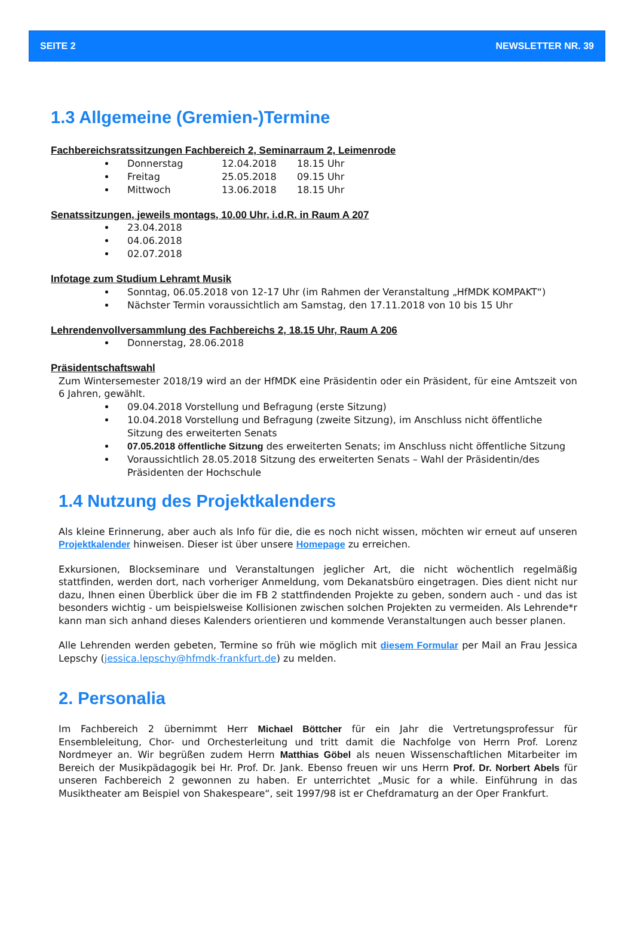SEITE 2 NEWSLETTER NR. 39
1.3 Allgemeine (Gremien-)Termine
Fachbereichsratssitzungen Fachbereich 2, Seminarraum 2, Leimenrode
Donnerstag 12.04.2018 18.15 Uhr
Freitag 25.05.2018 09.15 Uhr
Mittwoch 13.06.2018 18.15 Uhr
Senatssitzungen, jeweils montags, 10.00 Uhr, i.d.R. in Raum A 207
23.04.2018
04.06.2018
02.07.2018
Infotage zum Studium Lehramt Musik
Sonntag, 06.05.2018 von 12-17 Uhr (im Rahmen der Veranstaltung „HfMDK KOMPAKT“)
Nächster Termin voraussichtlich am Samstag, den 17.11.2018 von 10 bis 15 Uhr
Lehrendenvollversammlung des Fachbereichs 2, 18.15 Uhr, Raum A 206
Donnerstag, 28.06.2018
Präsidentschaftswahl
Zum Wintersemester 2018/19 wird an der HfMDK eine Präsidentin oder ein Präsident, für eine Amtszeit von 6 Jahren, gewählt.
09.04.2018 Vorstellung und Befragung (erste Sitzung)
10.04.2018 Vorstellung und Befragung (zweite Sitzung), im Anschluss nicht öffentliche Sitzung des erweiterten Senats
07.05.2018 öffentliche Sitzung des erweiterten Senats; im Anschluss nicht öffentliche Sitzung
Voraussichtlich 28.05.2018 Sitzung des erweiterten Senats – Wahl der Präsidentin/des Präsidenten der Hochschule
1.4 Nutzung des Projektkalenders
Als kleine Erinnerung, aber auch als Info für die, die es noch nicht wissen, möchten wir erneut auf unseren Projektkalender hinweisen. Dieser ist über unsere Homepage zu erreichen.
Exkursionen, Blockseminare und Veranstaltungen jeglicher Art, die nicht wöchentlich regelmäßig stattfinden, werden dort, nach vorheriger Anmeldung, vom Dekanatsbüro eingetragen. Dies dient nicht nur dazu, Ihnen einen Überblick über die im FB 2 stattfindenden Projekte zu geben, sondern auch - und das ist besonders wichtig - um beispielsweise Kollisionen zwischen solchen Projekten zu vermeiden. Als Lehrende*r kann man sich anhand dieses Kalenders orientieren und kommende Veranstaltungen auch besser planen.
Alle Lehrenden werden gebeten, Termine so früh wie möglich mit diesem Formular per Mail an Frau Jessica Lepschy (jessica.lepschy@hfmdk-frankfurt.de) zu melden.
2. Personalia
Im Fachbereich 2 übernimmt Herr Michael Böttcher für ein Jahr die Vertretungsprofessur für Ensembleleitung, Chor- und Orchesterleitung und tritt damit die Nachfolge von Herrn Prof. Lorenz Nordmeyer an. Wir begrüßen zudem Herrn Matthias Göbel als neuen Wissenschaftlichen Mitarbeiter im Bereich der Musikpädagogik bei Hr. Prof. Dr. Jank. Ebenso freuen wir uns Herrn Prof. Dr. Norbert Abels für unseren Fachbereich 2 gewonnen zu haben. Er unterrichtet „Music for a while. Einführung in das Musiktheater am Beispiel von Shakespeare“, seit 1997/98 ist er Chefdramaturg an der Oper Frankfurt.